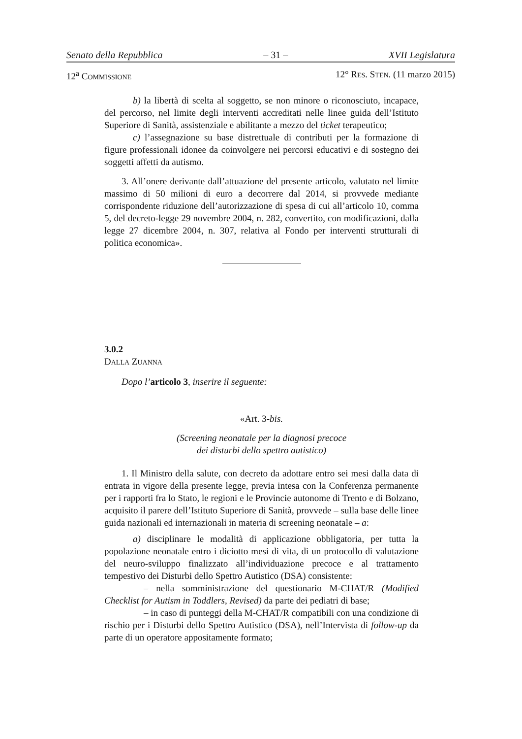Senato della Repubblica – 31 – XVII Legislatura
12<sup>a</sup> COMMISSIONE 12° RES. STEN. (11 marzo 2015)
b) la libertà di scelta al soggetto, se non minore o riconosciuto, incapace, del percorso, nel limite degli interventi accreditati nelle linee guida dell’Istituto Superiore di Sanità, assistenziale e abilitante a mezzo del ticket terapeutico;
c) l’assegnazione su base distrettuale di contributi per la formazione di figure professionali idonee da coinvolgere nei percorsi educativi e di sostegno dei soggetti affetti da autismo.
3. All’onere derivante dall’attuazione del presente articolo, valutato nel limite massimo di 50 milioni di euro a decorrere dal 2014, si provvede mediante corrispondente riduzione dell’autorizzazione di spesa di cui all’articolo 10, comma 5, del decreto-legge 29 novembre 2004, n. 282, convertito, con modificazioni, dalla legge 27 dicembre 2004, n. 307, relativa al Fondo per interventi strutturali di politica economica».
3.0.2
DALLA ZUANNA
Dopo l’articolo 3, inserire il seguente:
«Art. 3-bis.
(Screening neonatale per la diagnosi precoce
dei disturbi dello spettro autistico)
1. Il Ministro della salute, con decreto da adottare entro sei mesi dalla data di entrata in vigore della presente legge, previa intesa con la Conferenza permanente per i rapporti fra lo Stato, le regioni e le Provincie autonome di Trento e di Bolzano, acquisito il parere dell’Istituto Superiore di Sanità, provvede – sulla base delle linee guida nazionali ed internazionali in materia di screening neonatale – a:
a) disciplinare le modalità di applicazione obbligatoria, per tutta la popolazione neonatale entro i diciotto mesi di vita, di un protocollo di valutazione del neuro-sviluppo finalizzato all’individuazione precoce e al trattamento tempestivo dei Disturbi dello Spettro Autistico (DSA) consistente:
– nella somministrazione del questionario M-CHAT/R (Modified Checklist for Autism in Toddlers, Revised) da parte dei pediatri di base;
– in caso di punteggi della M-CHAT/R compatibili con una condizione di rischio per i Disturbi dello Spettro Autistico (DSA), nell’Intervista di follow-up da parte di un operatore appositamente formato;